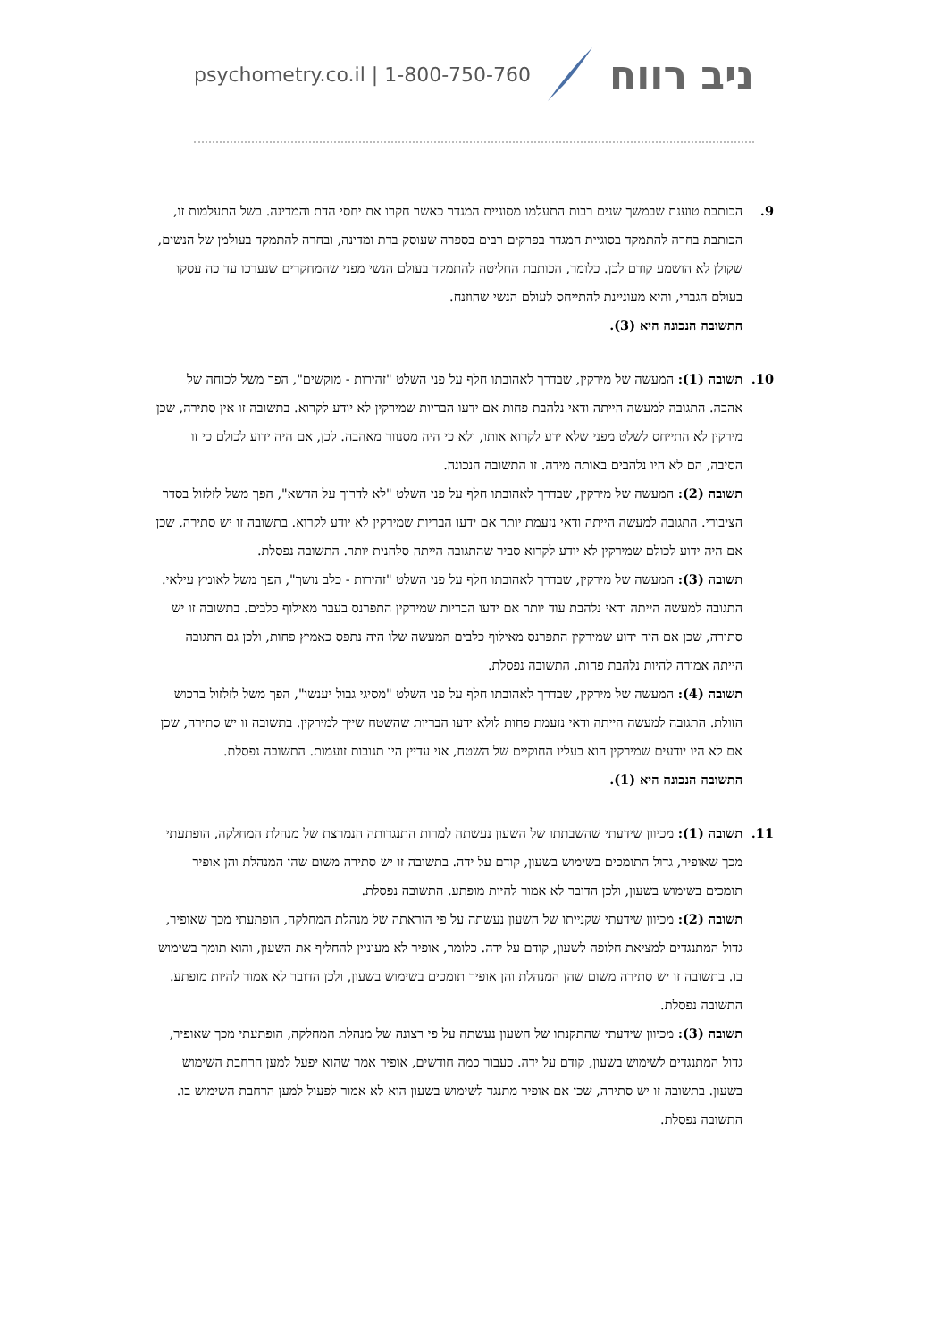psychometry.co.il | 1-800-750-760 ניב רווח
9. הכותבת טוענת שבמשך שנים רבות התעלמו מסוגיית המגדר כאשר חקרו את יחסי הדת והמדינה. בשל התעלמות זו, הכותבת בחרה להתמקד בסוגיית המגדר בפרקים רבים בספרה שעוסק בדת ומדינה, ובחרה להתמקד בעולמן של הנשים, שקולן לא הושמע קודם לכן. כלומר, הכותבת החליטה להתמקד בעולם הנשי מפני שהמחקרים שנערכו עד כה עסקו בעולם הגברי, והיא מעוניינת להתייחס לעולם הנשי שהוזנח.
התשובה הנכונה היא (3).
10. תשובה (1): המעשה של מירקין, שבדרך לאהובתו חלף על פני השלט "זהירות - מוקשים", הפך משל לכוחה של אהבה. התגובה למעשה הייתה ודאי נלהבת פחות אם ידעו הבריות שמירקין לא יודע לקרוא. בתשובה זו אין סתירה, שכן מירקין לא התייחס לשלט מפני שלא ידע לקרוא אותו, ולא כי היה מסנוור מאהבה. לכן, אם היה ידוע לכולם כי זו הסיבה, הם לא היו נלהבים באותה מידה. זו התשובה הנכונה.
תשובה (2): המעשה של מירקין, שבדרך לאהובתו חלף על פני השלט "לא לדרוך על הדשא", הפך משל לזלזול בסדר הציבורי. התגובה למעשה הייתה ודאי נזעמת יותר אם ידעו הבריות שמירקין לא יודע לקרוא. בתשובה זו יש סתירה, שכן אם היה ידוע לכולם שמירקין לא יודע לקרוא סביר שהתגובה הייתה סלחנית יותר. התשובה נפסלת.
תשובה (3): המעשה של מירקין, שבדרך לאהובתו חלף על פני השלט "זהירות - כלב נושך", הפך משל לאומץ עילאי. התגובה למעשה הייתה ודאי נלהבת עוד יותר אם ידעו הבריות שמירקין התפרנס בעבר מאילוף כלבים. בתשובה זו יש סתירה, שכן אם היה ידוע שמירקין התפרנס מאילוף כלבים המעשה שלו היה נתפס כאמיץ פחות, ולכן גם התגובה הייתה אמורה להיות נלהבת פחות. התשובה נפסלת.
תשובה (4): המעשה של מירקין, שבדרך לאהובתו חלף על פני השלט "מסיגי גבול יענשו", הפך משל לזלזול ברכוש הזולת. התגובה למעשה הייתה ודאי נזעמת פחות לולא ידעו הבריות שהשטח שייך למירקין. בתשובה זו יש סתירה, שכן אם לא היו יודעים שמירקין הוא בעליו החוקיים של השטח, אזי עדיין היו תגובות זועמות. התשובה נפסלת.
התשובה הנכונה היא (1).
11. תשובה (1): מכיוון שידעתי שהשבתתו של השעון נעשתה למרות התנגדותה הנמרצת של מנהלת המחלקה, הופתעתי מכך שאופיר, גדול התומכים בשימוש בשעון, קודם על ידה. בתשובה זו יש סתירה משום שהן המנהלת והן אופיר תומכים בשימוש בשעון, ולכן הדובר לא אמור להיות מופתע. התשובה נפסלת.
תשובה (2): מכיוון שידעתי שקנייתו של השעון נעשתה על פי הוראתה של מנהלת המחלקה, הופתעתי מכך שאופיר, גדול המתנגדים למציאת חלופה לשעון, קודם על ידה. כלומר, אופיר לא מעוניין להחליף את השעון, והוא תומך בשימוש בו. בתשובה זו יש סתירה משום שהן המנהלת והן אופיר תומכים בשימוש בשעון, ולכן הדובר לא אמור להיות מופתע. התשובה נפסלת.
תשובה (3): מכיוון שידעתי שהתקנתו של השעון נעשתה על פי רצונה של מנהלת המחלקה, הופתעתי מכך שאופיר, גדול המתנגדים לשימוש בשעון, קודם על ידה. כעבור כמה חודשים, אופיר אמר שהוא יפעל למען הרחבת השימוש בשעון. בתשובה זו יש סתירה, שכן אם אופיר מתנגד לשימוש בשעון הוא לא אמור לפעול למען הרחבת השימוש בו. התשובה נפסלת.